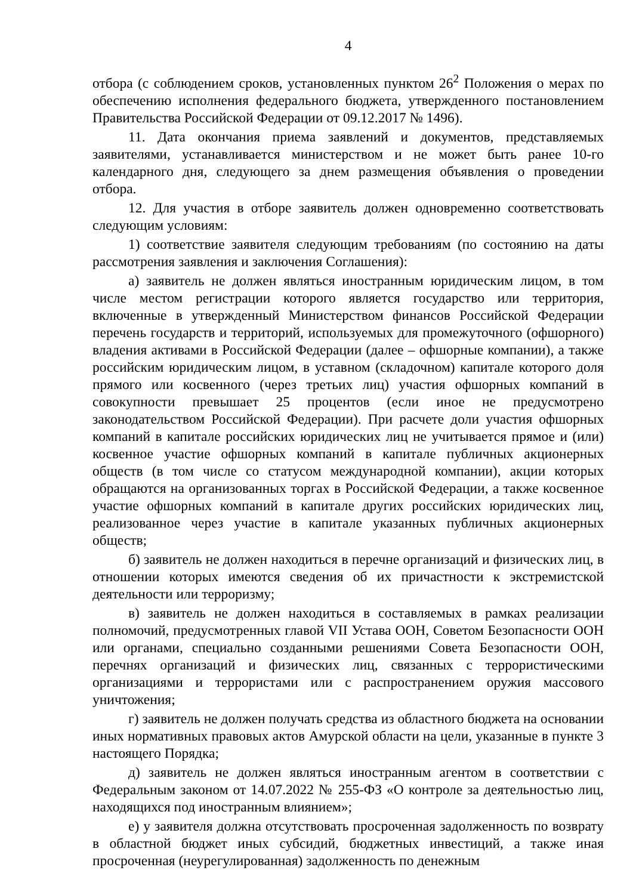4
отбора (с соблюдением сроков, установленных пунктом 26<sup>2</sup> Положения о мерах по обеспечению исполнения федерального бюджета, утвержденного постановлением Правительства Российской Федерации от 09.12.2017 № 1496).
11. Дата окончания приема заявлений и документов, представляемых заявителями, устанавливается министерством и не может быть ранее 10-го календарного дня, следующего за днем размещения объявления о проведении отбора.
12. Для участия в отборе заявитель должен одновременно соответствовать следующим условиям:
1) соответствие заявителя следующим требованиям (по состоянию на даты рассмотрения заявления и заключения Соглашения):
а) заявитель не должен являться иностранным юридическим лицом, в том числе местом регистрации которого является государство или территория, включенные в утвержденный Министерством финансов Российской Федерации перечень государств и территорий, используемых для промежуточного (офшорного) владения активами в Российской Федерации (далее – офшорные компании), а также российским юридическим лицом, в уставном (складочном) капитале которого доля прямого или косвенного (через третьих лиц) участия офшорных компаний в совокупности превышает 25 процентов (если иное не предусмотрено законодательством Российской Федерации). При расчете доли участия офшорных компаний в капитале российских юридических лиц не учитывается прямое и (или) косвенное участие офшорных компаний в капитале публичных акционерных обществ (в том числе со статусом международной компании), акции которых обращаются на организованных торгах в Российской Федерации, а также косвенное участие офшорных компаний в капитале других российских юридических лиц, реализованное через участие в капитале указанных публичных акционерных обществ;
б) заявитель не должен находиться в перечне организаций и физических лиц, в отношении которых имеются сведения об их причастности к экстремистской деятельности или терроризму;
в) заявитель не должен находиться в составляемых в рамках реализации полномочий, предусмотренных главой VII Устава ООН, Советом Безопасности ООН или органами, специально созданными решениями Совета Безопасности ООН, перечнях организаций и физических лиц, связанных с террористическими организациями и террористами или с распространением оружия массового уничтожения;
г) заявитель не должен получать средства из областного бюджета на основании иных нормативных правовых актов Амурской области на цели, указанные в пункте 3 настоящего Порядка;
д) заявитель не должен являться иностранным агентом в соответствии с Федеральным законом от 14.07.2022 № 255-ФЗ «О контроле за деятельностью лиц, находящихся под иностранным влиянием»;
е) у заявителя должна отсутствовать просроченная задолженность по возврату в областной бюджет иных субсидий, бюджетных инвестиций, а также иная просроченная (неурегулированная) задолженность по денежным